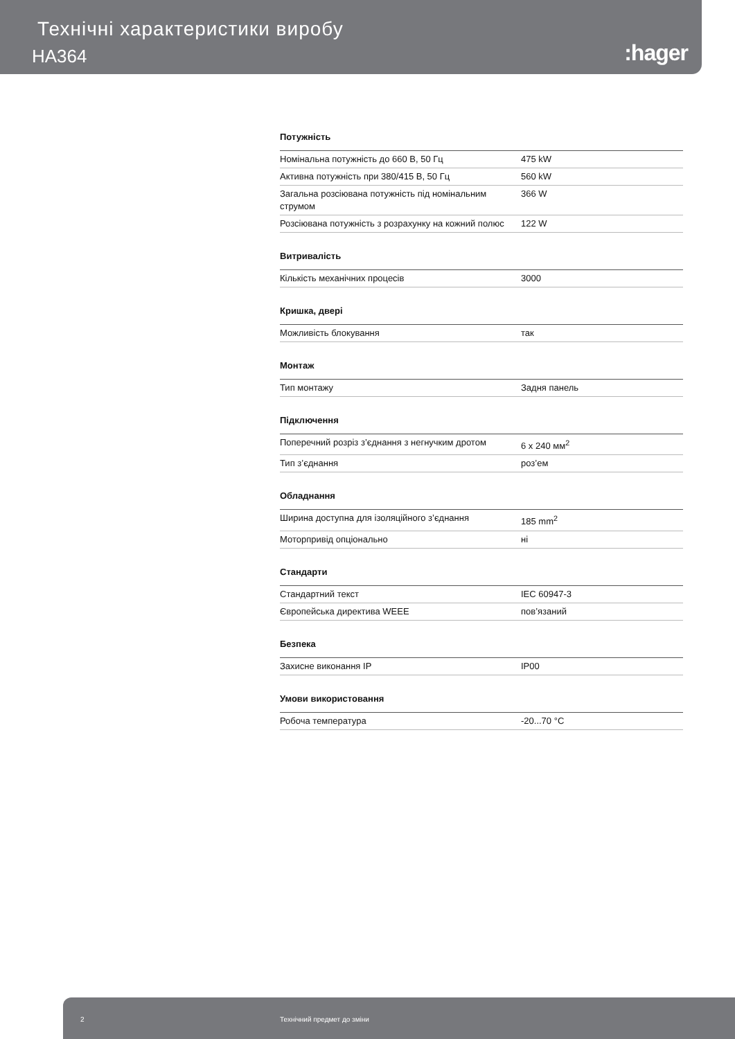Технічні характеристики виробу
HA364 :hager
Потужність
| Номінальна потужність до 660 В, 50 Гц | 475 kW |
| Активна потужність при 380/415 В, 50 Гц | 560 kW |
| Загальна розсіювана потужність під номінальним струмом | 366 W |
| Розсіювана потужність з розрахунку на кожний полюс | 122 W |
Витривалість
| Кількість механічних процесів | 3000 |
Кришка, двері
| Можливість блокування | так |
Монтаж
| Тип монтажу | Задня панель |
Підключення
| Поперечний розріз з’єднання з негнучким дротом | 6 x 240 мм<sup>2</sup> |
| Тип з’єднання | роз’ем |
Обладнання
| Ширина доступна для ізоляційного з’єднання | 185 mm<sup>2</sup> |
| Моторпривід опціонально | ні |
Стандарти
| Стандартний текст | IEC 60947-3 |
| Європейська директива WEEE | пов’язаний |
Безпека
| Захисне виконання IP | IP00 |
Умови використовання
| Робоча температура | -20...70 °C |
2 Технічний предмет до зміни